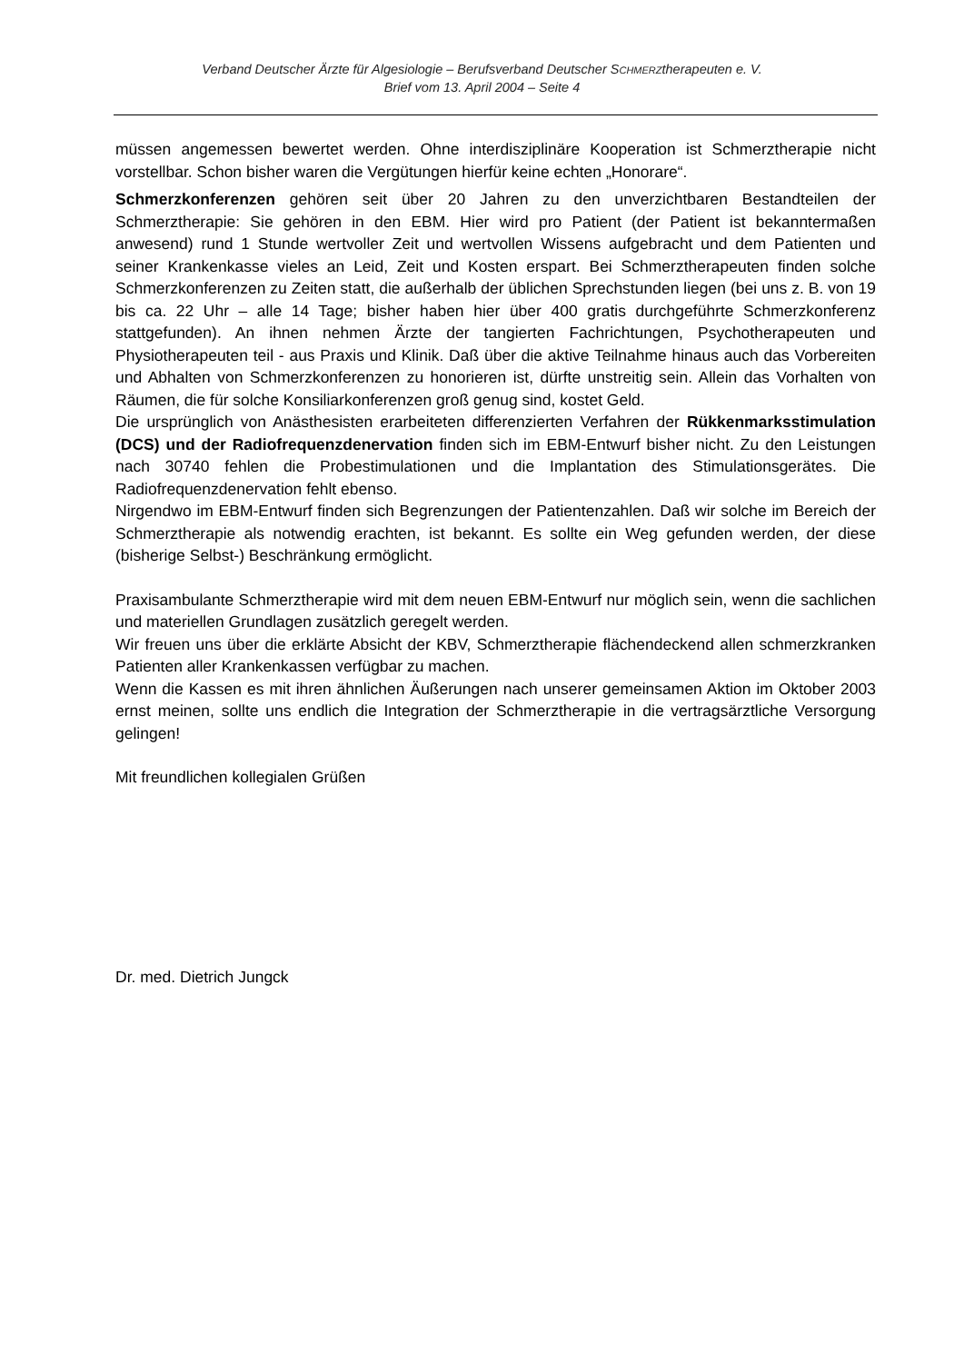Verband Deutscher Ärzte für Algesiologie – Berufsverband Deutscher SCHMERZtherapeuten e. V.
Brief vom 13. April 2004 – Seite 4
müssen angemessen bewertet werden. Ohne interdisziplinäre Kooperation ist Schmerztherapie nicht vorstellbar. Schon bisher waren die Vergütungen hierfür keine echten „Honorare“.
Schmerzkonferenzen gehören seit über 20 Jahren zu den unverzichtbaren Bestandteilen der Schmerztherapie: Sie gehören in den EBM. Hier wird pro Patient (der Patient ist bekanntermaßen anwesend) rund 1 Stunde wertvoller Zeit und wertvollen Wissens aufgebracht und dem Patienten und seiner Krankenkasse vieles an Leid, Zeit und Kosten erspart. Bei Schmerztherapeuten finden solche Schmerzkonferenzen zu Zeiten statt, die außerhalb der üblichen Sprechstunden liegen (bei uns z. B. von 19 bis ca. 22 Uhr – alle 14 Tage; bisher haben hier über 400 gratis durchgeführte Schmerzkonferenz stattgefunden). An ihnen nehmen Ärzte der tangierten Fachrichtungen, Psychotherapeuten und Physiotherapeuten teil - aus Praxis und Klinik. Daß über die aktive Teilnahme hinaus auch das Vorbereiten und Abhalten von Schmerzkonferenzen zu honorieren ist, dürfte unstreitig sein. Allein das Vorhalten von Räumen, die für solche Konsiliarkonferenzen groß genug sind, kostet Geld.
Die ursprünglich von Anästhesisten erarbeiteten differenzierten Verfahren der Rükkenmarksstimulation (DCS) und der Radiofrequenzdenervation finden sich im EBM-Entwurf bisher nicht. Zu den Leistungen nach 30740 fehlen die Probestimulationen und die Implantation des Stimulationsgerätes. Die Radiofrequenzdenervation fehlt ebenso.
Nirgendwo im EBM-Entwurf finden sich Begrenzungen der Patientenzahlen. Daß wir solche im Bereich der Schmerztherapie als notwendig erachten, ist bekannt. Es sollte ein Weg gefunden werden, der diese (bisherige Selbst-) Beschränkung ermöglicht.
Praxisambulante Schmerztherapie wird mit dem neuen EBM-Entwurf nur möglich sein, wenn die sachlichen und materiellen Grundlagen zusätzlich geregelt werden.
Wir freuen uns über die erklärte Absicht der KBV, Schmerztherapie flächendeckend allen schmerzkranken Patienten aller Krankenkassen verfügbar zu machen.
Wenn die Kassen es mit ihren ähnlichen Äußerungen nach unserer gemeinsamen Aktion im Oktober 2003 ernst meinen, sollte uns endlich die Integration der Schmerztherapie in die vertragsärztliche Versorgung gelingen!
Mit freundlichen kollegialen Grüßen
Dr. med. Dietrich Jungck